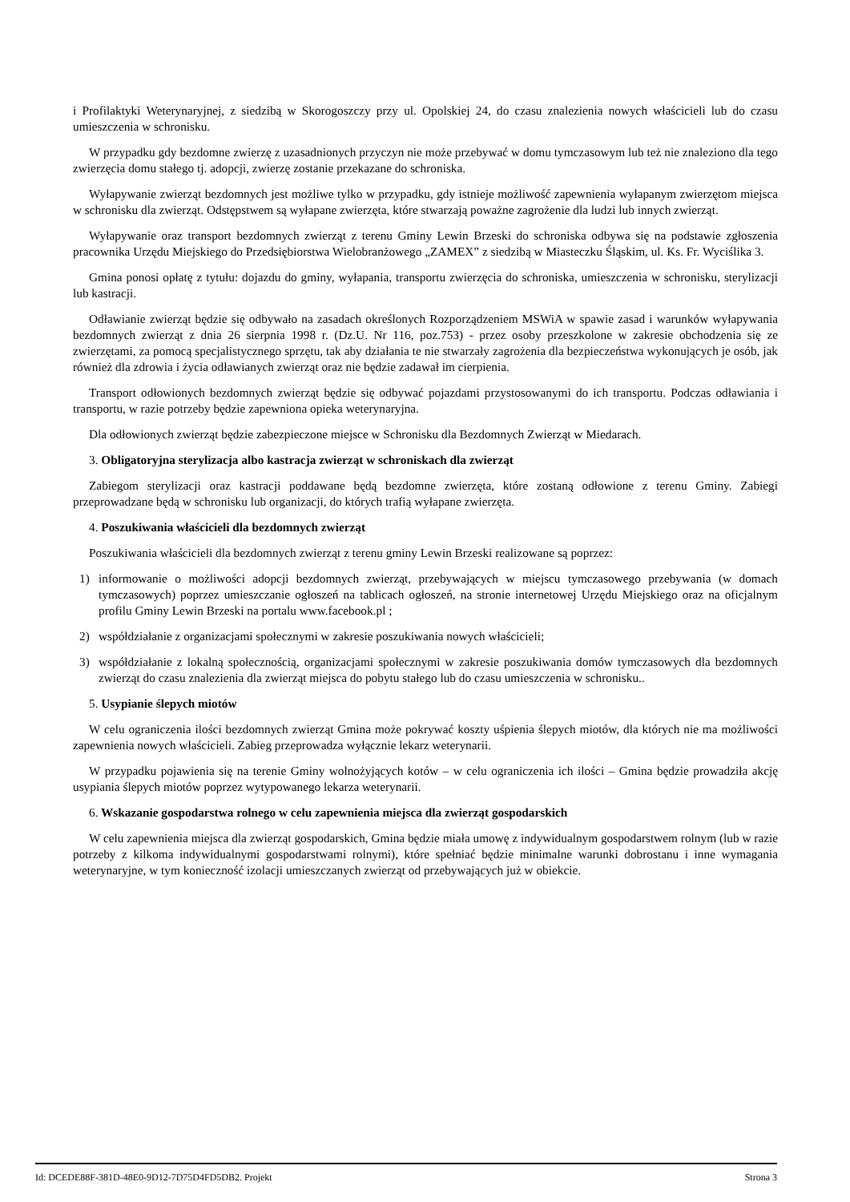i Profilaktyki Weterynaryjnej, z siedzibą w Skorogoszczy przy ul. Opolskiej 24, do czasu znalezienia nowych właścicieli lub do czasu umieszczenia w schronisku.
W przypadku gdy bezdomne zwierzę z uzasadnionych przyczyn nie może przebywać w domu tymczasowym lub też nie znaleziono dla tego zwierzęcia domu stałego tj. adopcji, zwierzę zostanie przekazane do schroniska.
Wyłapywanie zwierząt bezdomnych jest możliwe tylko w przypadku, gdy istnieje możliwość zapewnienia wyłapanym zwierzętom miejsca w schronisku dla zwierząt. Odstępstwem są wyłapane zwierzęta, które stwarzają poważne zagrożenie dla ludzi lub innych zwierząt.
Wyłapywanie oraz transport bezdomnych zwierząt z terenu Gminy Lewin Brzeski do schroniska odbywa się na podstawie zgłoszenia pracownika Urzędu Miejskiego do Przedsiębiorstwa Wielobranżowego „ZAMEX” z siedzibą w Miasteczku Śląskim, ul. Ks. Fr. Wyciślika 3.
Gmina ponosi opłatę z tytułu: dojazdu do gminy, wyłapania, transportu zwierzęcia do schroniska, umieszczenia w schronisku, sterylizacji lub kastracji.
Odławianie zwierząt będzie się odbywało na zasadach określonych Rozporządzeniem MSWiA w spawie zasad i warunków wyłapywania bezdomnych zwierząt z dnia 26 sierpnia 1998 r. (Dz.U. Nr 116, poz.753) - przez osoby przeszkolone w zakresie obchodzenia się ze zwierzętami, za pomocą specjalistycznego sprzętu, tak aby działania te nie stwarzały zagrożenia dla bezpieczeństwa wykonujących je osób, jak również dla zdrowia i życia odławianych zwierząt oraz nie będzie zadawał im cierpienia.
Transport odłowionych bezdomnych zwierząt będzie się odbywać pojazdami przystosowanymi do ich transportu. Podczas odławiania i transportu, w razie potrzeby będzie zapewniona opieka weterynaryjna.
Dla odłowionych zwierząt będzie zabezpieczone miejsce w Schronisku dla Bezdomnych Zwierząt w Miedarach.
3. Obligatoryjna sterylizacja albo kastracja zwierząt w schroniskach dla zwierząt
Zabiegom sterylizacji oraz kastracji poddawane będą bezdomne zwierzęta, które zostaną odłowione z terenu Gminy. Zabiegi przeprowadzane będą w schronisku lub organizacji, do których trafią wyłapane zwierzęta.
4. Poszukiwania właścicieli dla bezdomnych zwierząt
Poszukiwania właścicieli dla bezdomnych zwierząt z terenu gminy Lewin Brzeski realizowane są poprzez:
1) informowanie o możliwości adopcji bezdomnych zwierząt, przebywających w miejscu tymczasowego przebywania (w domach tymczasowych) poprzez umieszczanie ogłoszeń na tablicach ogłoszeń, na stronie internetowej Urzędu Miejskiego oraz na oficjalnym profilu Gminy Lewin Brzeski na portalu www.facebook.pl ;
2) współdziałanie z organizacjami społecznymi w zakresie poszukiwania nowych właścicieli;
3) współdziałanie z lokalną społecznością, organizacjami społecznymi w zakresie poszukiwania domów tymczasowych dla bezdomnych zwierząt do czasu znalezienia dla zwierząt miejsca do pobytu stałego lub do czasu umieszczenia w schronisku..
5. Usypianie ślepych miotów
W celu ograniczenia ilości bezdomnych zwierząt Gmina może pokrywać koszty uśpienia ślepych miotów, dla których nie ma możliwości zapewnienia nowych właścicieli. Zabieg przeprowadza wyłącznie lekarz weterynarii.
W przypadku pojawienia się na terenie Gminy wolnożyjących kotów – w celu ograniczenia ich ilości – Gmina będzie prowadziła akcję usypiania ślepych miotów poprzez wytypowanego lekarza weterynarii.
6. Wskazanie gospodarstwa rolnego w celu zapewnienia miejsca dla zwierząt gospodarskich
W celu zapewnienia miejsca dla zwierząt gospodarskich, Gmina będzie miała umowę z indywidualnym gospodarstwem rolnym (lub w razie potrzeby z kilkoma indywidualnymi gospodarstwami rolnymi), które spełniać będzie minimalne warunki dobrostanu i inne wymagania weterynaryjne, w tym konieczność izolacji umieszczanych zwierząt od przebywających już w obiekcie.
Id: DCEDE88F-381D-48E0-9D12-7D75D4FD5DB2. Projekt Strona 3